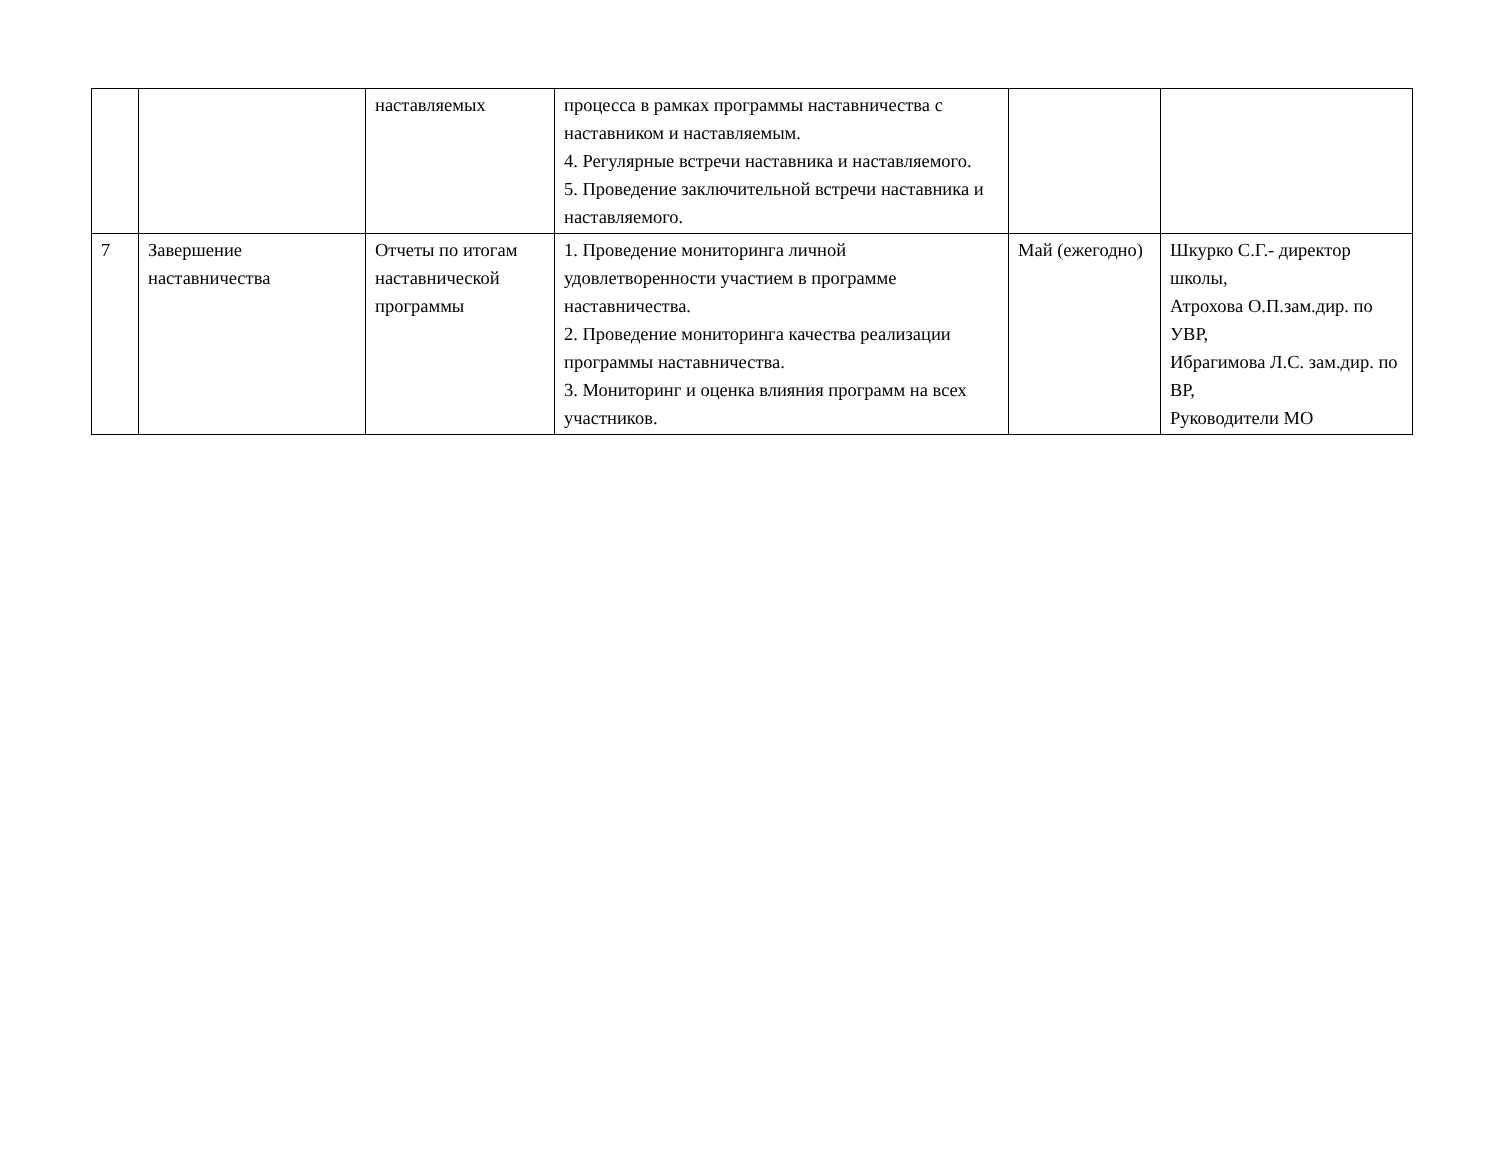| | | наставляемых | процесса в рамках программы наставничества с наставником и наставляемым. 4. Регулярные встречи наставника и наставляемого. 5. Проведение заключительной встречи наставника и наставляемого. | | |
| 7 | Завершение наставничества | Отчеты по итогам наставнической программы | 1. Проведение мониторинга личной удовлетворенности участием в программе наставничества. 2. Проведение мониторинга качества реализации программы наставничества. 3. Мониторинг и оценка влияния программ на всех участников. | Май (ежегодно) | Шкурко С.Г.- директор школы, Атрохова О.П.зам.дир. по УВР, Ибрагимова Л.С. зам.дир. по ВР, Руководители МО |